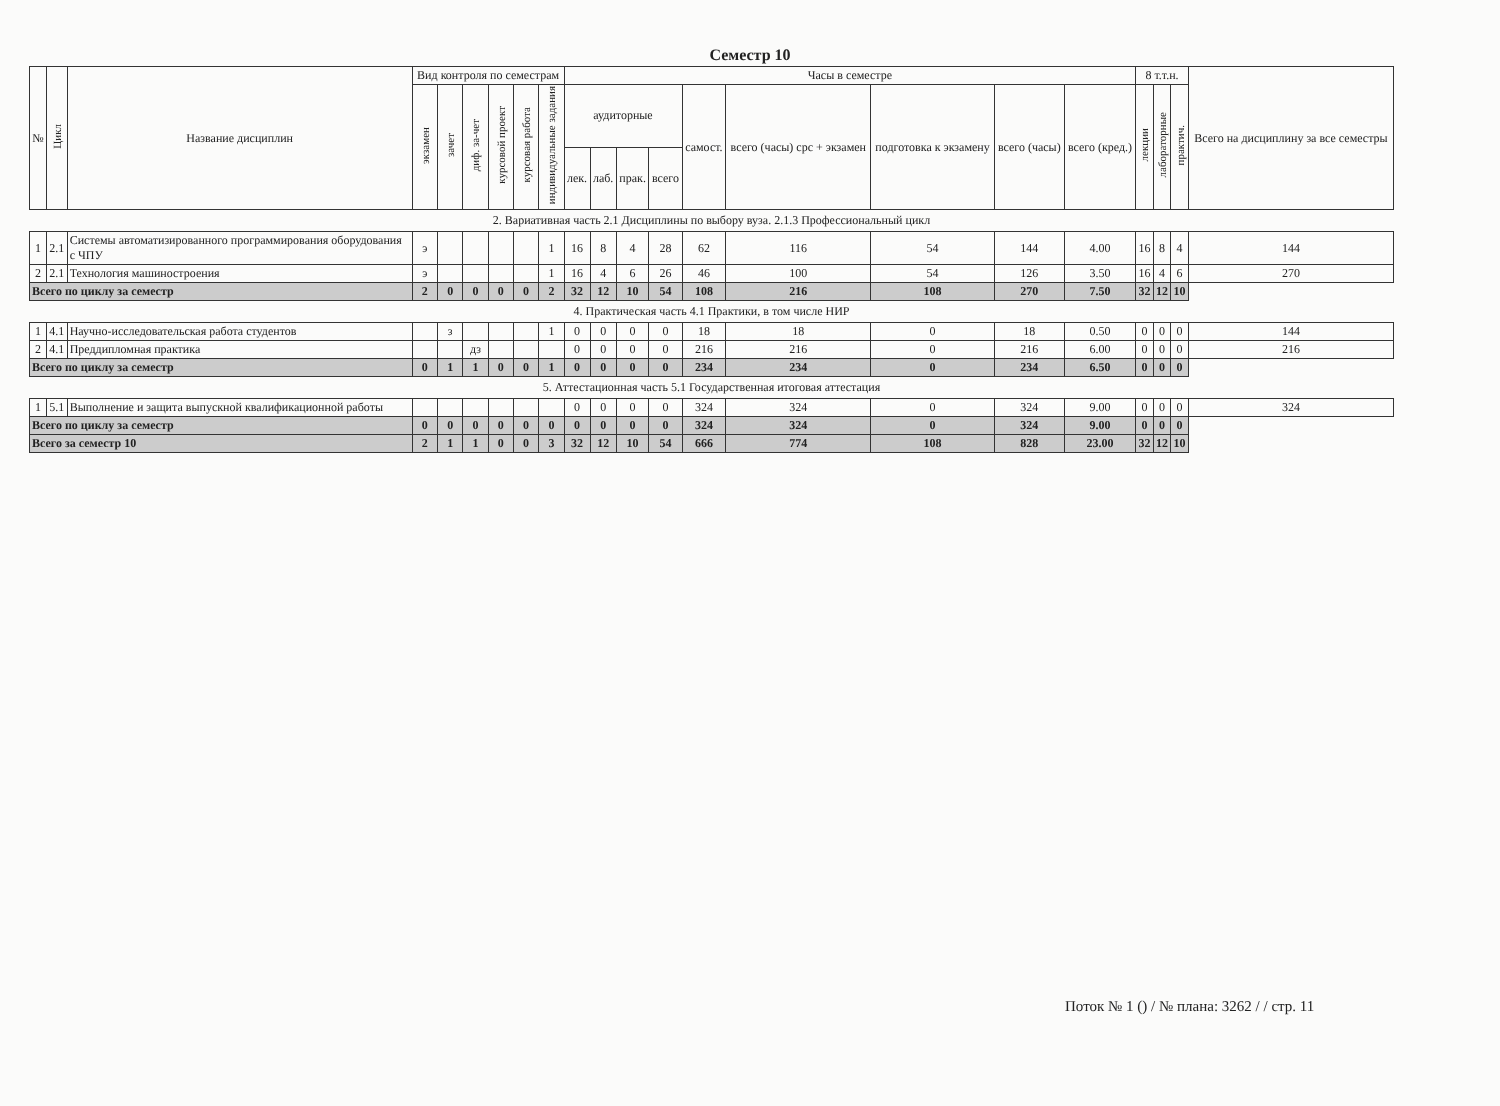Семестр 10
| № | Цикл | Название дисциплин | Вид контроля по семестрам | | | | | | Часы в семестре | | | | | | | | | 8 т.т.н. | | | Всего на дисциплину за все семестры |
| --- | --- | --- | --- | --- | --- | --- | --- | --- | --- | --- | --- | --- | --- | --- | --- | --- | --- | --- | --- | --- | --- |
| | | | экзамен | зачет | диф. за-чет | курсовой проект | курсовая работа | индивидуальные задания | аудиторные | | | | самост. | всего (часы) срс + экзамен | подготовка к экзамену | всего (часы) | всего (кред.) | лекции | лабораторные | практич. | |
| | | | | | | | | | лек. | лаб. | прак. | всего | | | | | | | | | |
| 2. Вариативная часть 2.1 Дисциплины по выбору вуза. 2.1.3 Профессиональный цикл | | | | | | | | | | | | | | | | | | | | | |
| 1 | 2.1 | Системы автоматизированного программирования оборудования с ЧПУ | э | | | | | 1 | 16 | 8 | 4 | 28 | 62 | 116 | 54 | 144 | 4.00 | 16 | 8 | 4 | 144 |
| 2 | 2.1 | Технология машиностроения | э | | | | | 1 | 16 | 4 | 6 | 26 | 46 | 100 | 54 | 126 | 3.50 | 16 | 4 | 6 | 270 |
| Всего по циклу за семестр | | | 2 | 0 | 0 | 0 | 0 | 2 | 32 | 12 | 10 | 54 | 108 | 216 | 108 | 270 | 7.50 | 32 | 12 | 10 | |
| 4. Практическая часть 4.1 Практики, в том числе НИР | | | | | | | | | | | | | | | | | | | | | |
| 1 | 4.1 | Научно-исследовательская работа студентов | | з | | | | 1 | 0 | 0 | 0 | 0 | 18 | 18 | 0 | 18 | 0.50 | 0 | 0 | 0 | 144 |
| 2 | 4.1 | Преддипломная практика | | | дз | | | | 0 | 0 | 0 | 0 | 216 | 216 | 0 | 216 | 6.00 | 0 | 0 | 0 | 216 |
| Всего по циклу за семестр | | | 0 | 1 | 1 | 0 | 0 | 1 | 0 | 0 | 0 | 0 | 234 | 234 | 0 | 234 | 6.50 | 0 | 0 | 0 | |
| 5. Аттестационная часть 5.1 Государственная итоговая аттестация | | | | | | | | | | | | | | | | | | | | | |
| 1 | 5.1 | Выполнение и защита выпускной квалификационной работы | | | | | | | 0 | 0 | 0 | 0 | 324 | 324 | 0 | 324 | 9.00 | 0 | 0 | 0 | 324 |
| Всего по циклу за семестр | | | 0 | 0 | 0 | 0 | 0 | 0 | 0 | 0 | 0 | 0 | 324 | 324 | 0 | 324 | 9.00 | 0 | 0 | 0 | |
| Всего за семестр 10 | | | 2 | 1 | 1 | 0 | 0 | 3 | 32 | 12 | 10 | 54 | 666 | 774 | 108 | 828 | 23.00 | 32 | 12 | 10 | |
Поток № 1 () / № плана: 3262 / / стр. 11